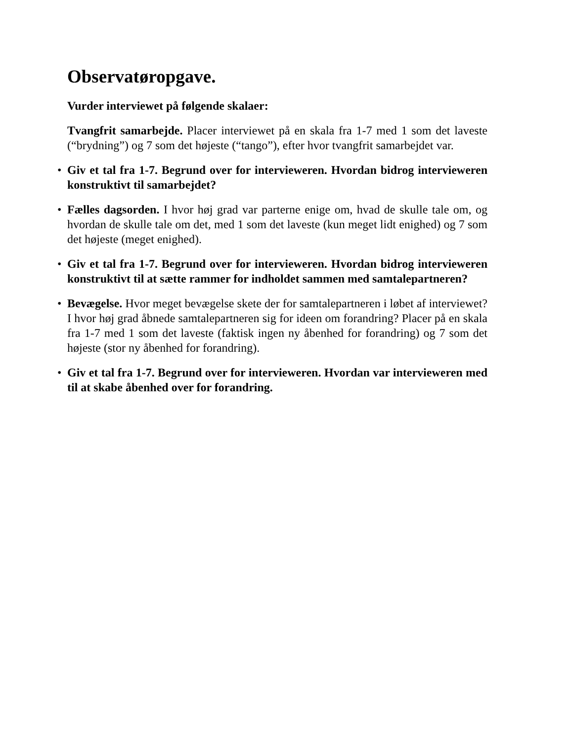Observatøropgave.
Vurder interviewet på følgende skalaer:
Tvangfrit samarbejde. Placer interviewet på en skala fra 1-7 med 1 som det laveste (“brydning”) og 7 som det højeste (“tango”), efter hvor tvangfrit samarbejdet var.
• Giv et tal fra 1-7. Begrund over for intervieweren. Hvordan bidrog intervieweren konstruktivt til samarbejdet?
• Fælles dagsorden. I hvor høj grad var parterne enige om, hvad de skulle tale om, og hvordan de skulle tale om det, med 1 som det laveste (kun meget lidt enighed) og 7 som det højeste (meget enighed).
• Giv et tal fra 1-7. Begrund over for intervieweren. Hvordan bidrog intervieweren konstruktivt til at sætte rammer for indholdet sammen med samtalepartneren?
• Bevægelse. Hvor meget bevægelse skete der for samtalepartneren i løbet af interviewet? I hvor høj grad åbnede samtalepartneren sig for ideen om forandring? Placer på en skala fra 1-7 med 1 som det laveste (faktisk ingen ny åbenhed for forandring) og 7 som det højeste (stor ny åbenhed for forandring).
• Giv et tal fra 1-7. Begrund over for intervieweren. Hvordan var intervieweren med til at skabe åbenhed over for forandring.